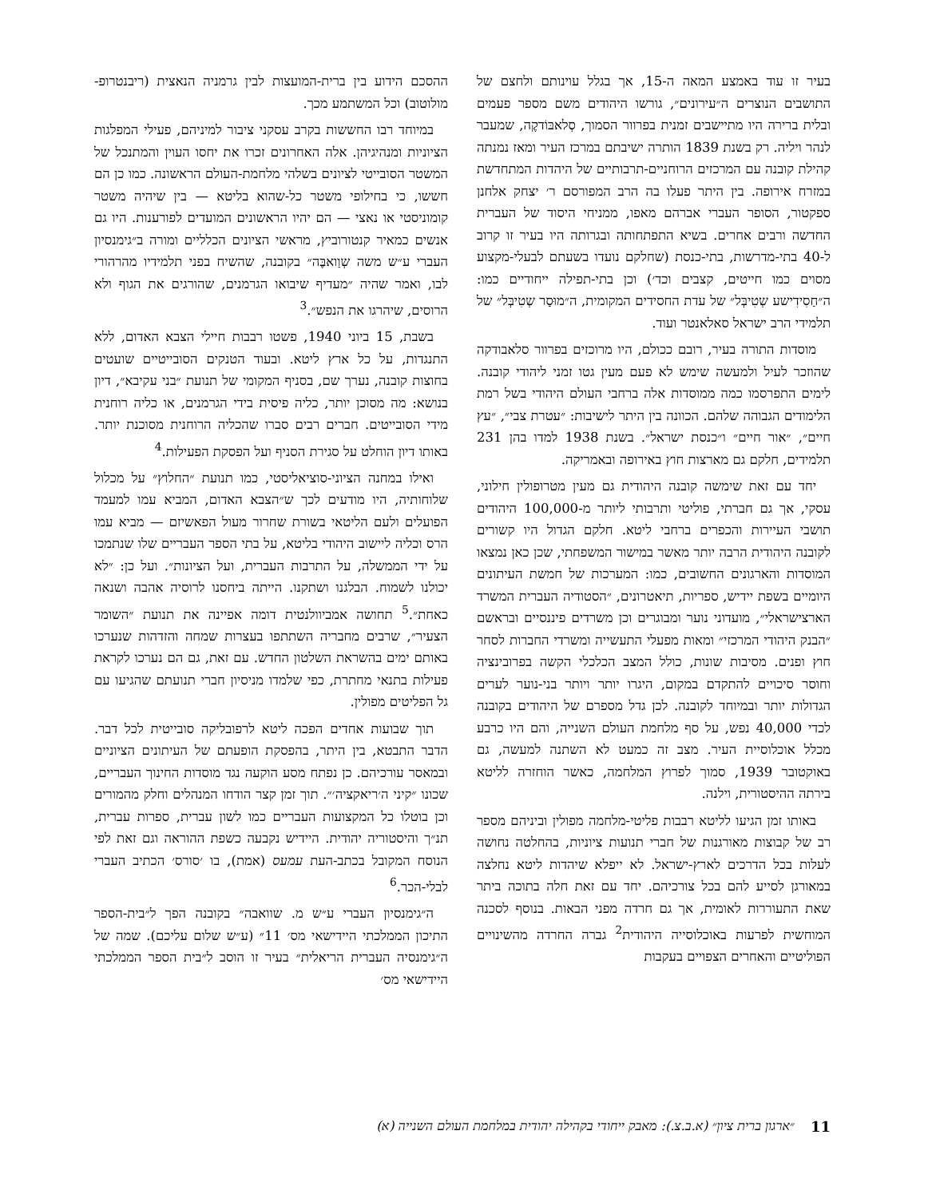בעיר זו עוד באמצע המאה ה-15, אך בגלל עוינותם ולחצם של התושבים הנוצרים ה״עירונים״, גורשו היהודים משם מספר פעמים ובלית ברירה היו מתיישבים זמנית בפרוור הסמוך, סְלאבּוֹדקֶה, שמעבר לנהר ויליה. רק בשנת 1839 הותרה ישיבתם במרכז העיר ומאז נמנתה קהילת קובנה עם המרכזים הרוחניים-תרבותיים של היהדות המתחדשת במזרח אירופה. בין היתר פעלו בה הרב המפורסם ר׳ יצחק אלחנן ספקטור, הסופר העברי אברהם מאפו, ממניחי היסוד של העברית החדשה ורבים אחרים. בשיא התפתחותה ובגרותה היו בעיר זו קרוב ל-40 בתי-מדרשות, בתי-כנסת (שחלקם נועדו בשעתם לבעלי-מקצוע מסוים כמו חייטים, קצבים וכד׳) וכן בתי-תפילה ייחודיים כמו: ה״חַסִידִישע שְטִיבְּל״ של עדת החסידים המקומית, ה״מוּסַר שְטִיבְּל״ של תלמידי הרב ישראל סאלאנטר ועוד.
מוסדות התורה בעיר, רובם ככולם, היו מרוכזים בפרוור סלאבודקה שהוזכר לעיל ולמעשה שימש לא פעם מעין גטו זמני ליהודי קובנה. לימים התפרסמו כמה ממוסדות אלה ברחבי העולם היהודי בשל רמת הלימודים הגבוהה שלהם. הכוונה בין היתר לישיבות: ״עטרת צבי״, ״עץ חיים״, ״אור חיים״ ו״כנסת ישראל״. בשנת 1938 למדו בהן 231 תלמידים, חלקם גם מארצות חוץ באירופה ובאמריקה.
יחד עם זאת שימשה קובנה היהודית גם מעין מטרופולין חילוני, עסקי, אך גם חברתי, פוליטי ותרבותי ליותר מ-100,000 היהודים תושבי העיירות והכפרים ברחבי ליטא. חלקם הגדול היו קשורים לקובנה היהודית הרבה יותר מאשר במישור המשפחתי, שכן כאן נמצאו המוסדות והארגונים החשובים, כמו: המערכות של חמשת העיתונים היומיים בשפת יידיש, ספריות, תיאטרונים, ״הסטודיה העברית המשרד הארצישראלי״, מועדוני נוער ומבוגרים וכן משרדים פיננסיים ובראשם ״הבנק היהודי המרכזי״ ומאות מפעלי התעשייה ומשרדי החברות לסחר חוץ ופנים. מסיבות שונות, כולל המצב הכלכלי הקשה בפרובינציה וחוסר סיכויים להתקדם במקום, היגרו יותר ויותר בני-נוער לערים הגדולות יותר ובמיוחד לקובנה. לכן גדל מספרם של היהודים בקובנה לכדי 40,000 נפש, על סף מלחמת העולם השנייה, והם היו כרבע מכלל אוכלוסיית העיר. מצב זה כמעט לא השתנה למעשה, גם באוקטובר 1939, סמוך לפרוץ המלחמה, כאשר הוחזרה לליטא בירתה ההיסטורית, וילנה.
באותו זמן הגיעו לליטא רבבות פליטי-מלחמה מפולין וביניהם מספר רב של קבוצות מאורגנות של חברי תנועות ציוניות, בהחלטה נחושה לעלות בכל הדרכים לארץ-ישראל. לא ייפלא שיהדות ליטא נחלצה במאורגן לסייע להם בכל צורכיהם. יחד עם זאת חלה בתוכה ביתר שאת התעוררות לאומית, אך גם חרדה מפני הבאות. בנוסף לסכנה המוחשית לפרעות באוכלוסייה היהודית<sup>2</sup> גברה החרדה מהשינויים הפוליטיים והאחרים הצפויים בעקבות
ההסכם הידוע בין ברית-המועצות לבין גרמניה הנאצית (ריבנטרופ-מולוטוב) וכל המשתמע מכך.
במיוחד רבו החששות בקרב עסקני ציבור למיניהם, פעילי המפלגות הציוניות ומנהיגיהן. אלה האחרונים זכרו את יחסו העוין והמתנכל של המשטר הסובייטי לציונים בשלהי מלחמת-העולם הראשונה. כמו כן הם חששו, כי בחילופי משטר כל-שהוא בליטא — בין שיהיה משטר קומוניסטי או נאצי — הם יהיו הראשונים המועדים לפורענות. היו גם אנשים כמאיר קנטורוביץ, מראשי הציונים הכלליים ומורה ב״גימנסיון העברי ע״ש משה שְוַואבֶּה״ בקובנה, שהשיח בפני תלמידיו מהרהורי לבו, ואמר שהיה ״מעדיף שיבואו הגרמנים, שהורגים את הגוף ולא הרוסים, שיהרגו את הנפש״.<sup>3</sup>
בשבת, 15 ביוני 1940, פשטו רבבות חיילי הצבא האדום, ללא התנגדות, על כל ארץ ליטא. ובעוד הטנקים הסובייטיים שועטים בחוצות קובנה, נערך שם, בסניף המקומי של תנועת ״בני עקיבא״, דיון בנושא: מה מסוכן יותר, כליה פיסית בידי הגרמנים, או כליה רוחנית מידי הסובייטים. חברים רבים סברו שהכליה הרוחנית מסוכנת יותר. באותו דיון הוחלט על סגירת הסניף ועל הפסקת הפעילות.<sup>4</sup>
ואילו במחנה הציוני-סוציאליסטי, כמו תנועת ״החלוץ״ על מכלול שלוחותיה, היו מודעים לכך ש״הצבא האדום, המביא עמו למעמד הפועלים ולעם הליטאי בשורת שחרור מעול הפאשיזם — מביא עמו הרס וכליה ליישוב היהודי בליטא, על בתי הספר העבריים שלו שנתמכו על ידי הממשלה, על התרבות העברית, ועל הציונות״. ועל כן: ״לא יכולנו לשמוח. הבלגנו ושתקנו. הייתה ביחסנו לרוסיה אהבה ושנאה כאחת״.<sup>5</sup> תחושה אמביוולנטית דומה אפיינה את תנועת ״השומר הצעיר״, שרבים מחבריה השתתפו בעצרות שמחה והזדהות שנערכו באותם ימים בהשראת השלטון החדש. עם זאת, גם הם נערכו לקראת פעילות בתנאי מחתרת, כפי שלמדו מניסיון חברי תנועתם שהגיעו עם גל הפליטים מפולין.
תוך שבועות אחדים הפכה ליטא לרפובליקה סובייטית לכל דבר. הדבר התבטא, בין היתר, בהפסקת הופעתם של העיתונים הציוניים ובמאסר עורכיהם. כן נפתח מסע הוקעה נגד מוסדות החינוך העבריים, שכונו ״קיני ה׳ריאקציה׳״. תוך זמן קצר הודחו המנהלים וחלק מהמורים וכן בוטלו כל המקצועות העבריים כמו לשון עברית, ספרות עברית, תנ״ך והיסטוריה יהודית. היידיש נקבעה כשפת ההוראה וגם זאת לפי הנוסח המקובל בכתב-העת עמעס (אמת), בו ׳סורס׳ הכתיב העברי לבלי-הכר.<sup>6</sup>
ה״גימנסיון העברי ע״ש מ. שוואבה״ בקובנה הפך ל״בית-הספר התיכון הממלכתי היידישאי מס׳ 11״ (ע״ש שלום עליכם). שמה של ה״גימנסיה העברית הריאלית״ בעיר זו הוסב ל״בית הספר הממלכתי היידישאי מס׳
11 ״ארגון ברית ציון״ (א.ב.צ.): מאבק ייחודי בקהילה יהודית במלחמת העולם השנייה (א)